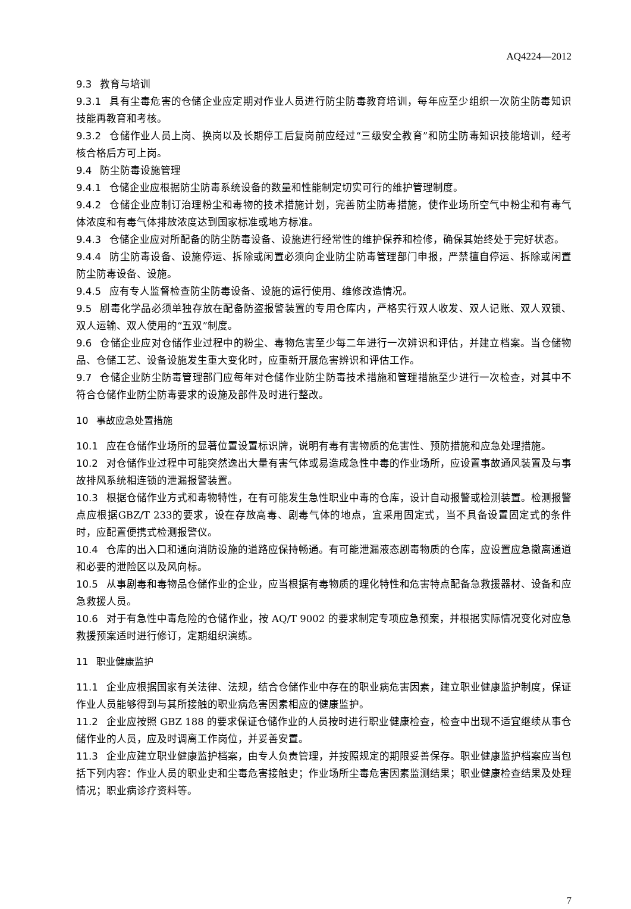AQ4224—2012
9.3 教育与培训
9.3.1 具有尘毒危害的仓储企业应定期对作业人员进行防尘防毒教育培训，每年应至少组织一次防尘防毒知识技能再教育和考核。
9.3.2 仓储作业人员上岗、换岗以及长期停工后复岗前应经过“三级安全教育”和防尘防毒知识技能培训，经考核合格后方可上岗。
9.4 防尘防毒设施管理
9.4.1 仓储企业应根据防尘防毒系统设备的数量和性能制定切实可行的维护管理制度。
9.4.2 仓储企业应制订治理粉尘和毒物的技术措施计划，完善防尘防毒措施，使作业场所空气中粉尘和有毒气体浓度和有毒气体排放浓度达到国家标准或地方标准。
9.4.3 仓储企业应对所配备的防尘防毒设备、设施进行经常性的维护保养和检修，确保其始终处于完好状态。
9.4.4 防尘防毒设备、设施停运、拆除或闲置必须向企业防尘防毒管理部门申报，严禁擅自停运、拆除或闲置防尘防毒设备、设施。
9.4.5 应有专人监督检查防尘防毒设备、设施的运行使用、维修改造情况。
9.5 剧毒化学品必须单独存放在配备防盗报警装置的专用仓库内，严格实行双人收发、双人记账、双人双锁、双人运输、双人使用的“五双”制度。
9.6 仓储企业应对仓储作业过程中的粉尘、毒物危害至少每二年进行一次辨识和评估，并建立档案。当仓储物品、仓储工艺、设备设施发生重大变化时，应重新开展危害辨识和评估工作。
9.7 仓储企业防尘防毒管理部门应每年对仓储作业防尘防毒技术措施和管理措施至少进行一次检查，对其中不符合仓储作业防尘防毒要求的设施及部件及时进行整改。
10 事故应急处置措施
10.1 应在仓储作业场所的显著位置设置标识牌，说明有毒有害物质的危害性、预防措施和应急处理措施。
10.2 对仓储作业过程中可能突然逸出大量有害气体或易造成急性中毒的作业场所，应设置事故通风装置及与事故排风系统相连锁的泄漏报警装置。
10.3 根据仓储作业方式和毒物特性，在有可能发生急性职业中毒的仓库，设计自动报警或检测装置。检测报警点应根据GBZ/T 233的要求，设在存放高毒、剧毒气体的地点，宜采用固定式，当不具备设置固定式的条件时，应配置便携式检测报警仪。
10.4 仓库的出入口和通向消防设施的道路应保持畅通。有可能泄漏液态剧毒物质的仓库，应设置应急撤离通道和必要的泄险区以及风向标。
10.5 从事剧毒和毒物品仓储作业的企业，应当根据有毒物质的理化特性和危害特点配备急救援器材、设备和应急救援人员。
10.6 对于有急性中毒危险的仓储作业，按 AQ/T 9002 的要求制定专项应急预案，并根据实际情况变化对应急救援预案适时进行修订，定期组织演练。
11 职业健康监护
11.1 企业应根据国家有关法律、法规，结合仓储作业中存在的职业病危害因素，建立职业健康监护制度，保证作业人员能够得到与其所接触的职业病危害因素相应的健康监护。
11.2 企业应按照 GBZ 188 的要求保证仓储作业的人员按时进行职业健康检查，检查中出现不适宜继续从事仓储作业的人员，应及时调离工作岗位，并妥善安置。
11.3 企业应建立职业健康监护档案，由专人负责管理，并按照规定的期限妥善保存。职业健康监护档案应当包括下列内容：作业人员的职业史和尘毒危害接触史；作业场所尘毒危害因素监测结果；职业健康检查结果及处理情况；职业病诊疗资料等。
7